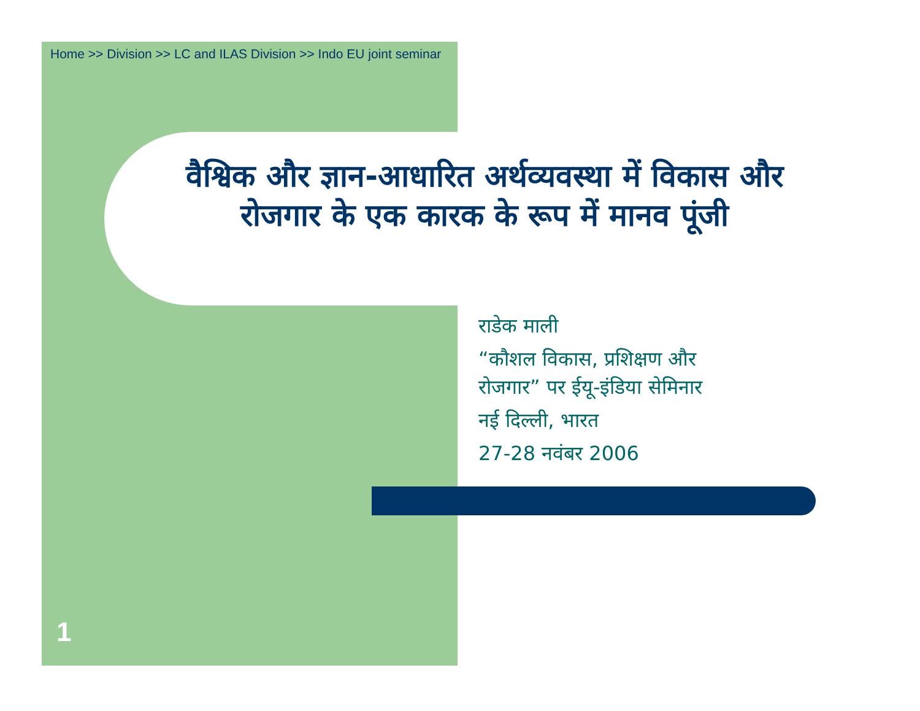Home >> Division >> LC and ILAS Division >> Indo EU joint seminar
वैश्विक और ज्ञान-आधारित अर्थव्यवस्था में विकास और रोजगार के एक कारक के रूप में मानव पूंजी
राडेक माली
“कौशल विकास, प्रशिक्षण और
रोजगार” पर ईयू-इंडिया सेमिनार
नई दिल्ली, भारत
27-28 नवंबर 2006
1